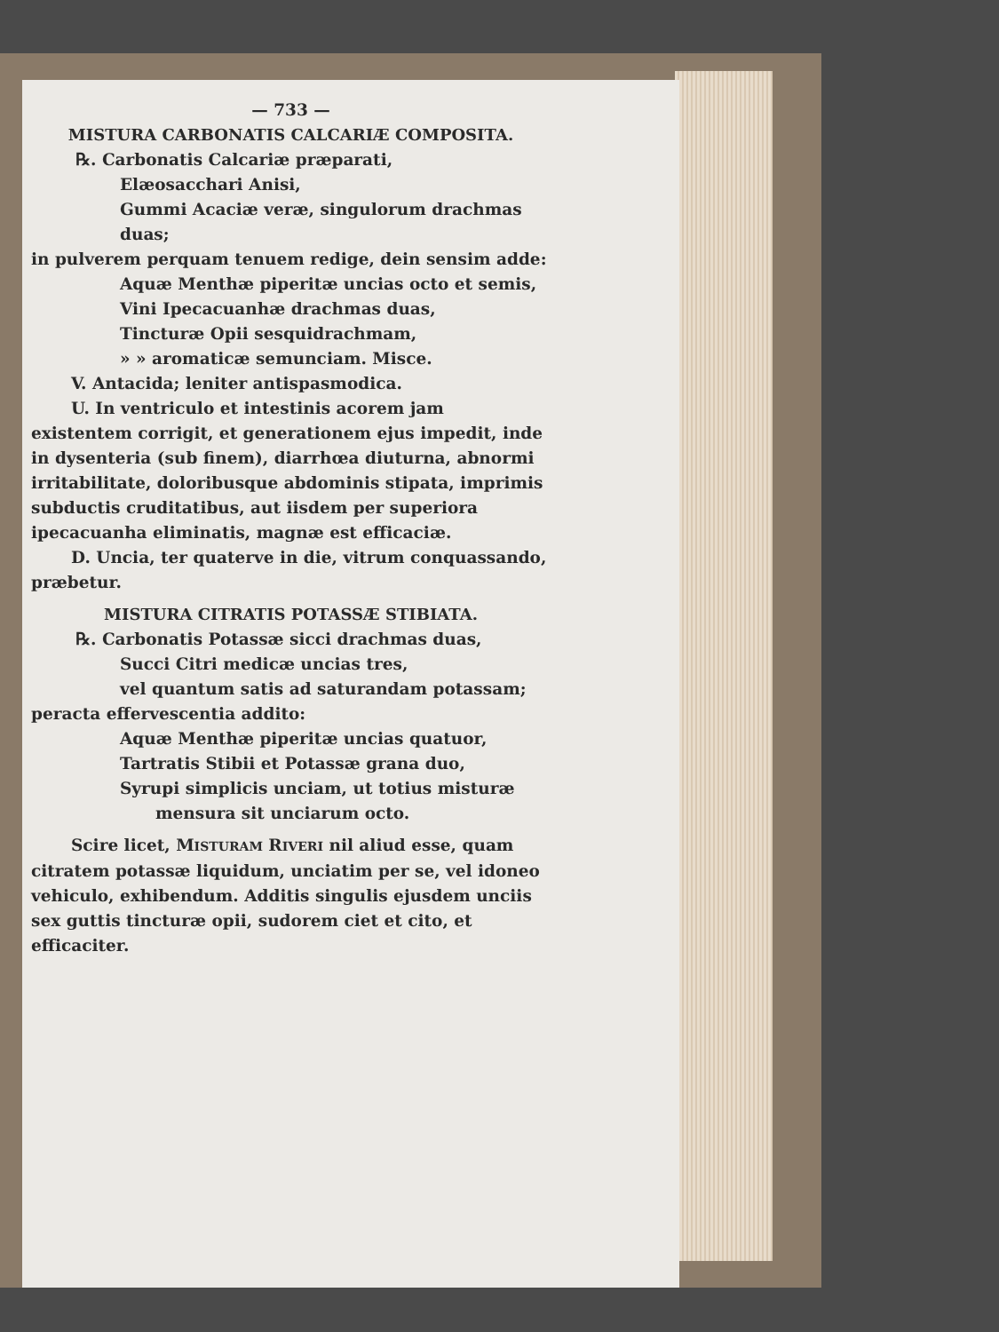— 733 —
MISTURA CARBONATIS CALCARIÆ COMPOSITA.
℞. Carbonatis Calcariæ præparati,
Elæosacchari Anisi,
Gummi Acaciæ veræ, singulorum drachmas duas;
in pulverem perquam tenuem redige, dein sensim adde:
Aquæ Menthæ piperitæ uncias octo et semis,
Vini Ipecacuanhæ drachmas duas,
Tincturæ Opii sesquidrachmam,
» » aromaticæ semunciam. Misce.
V. Antacida; leniter antispasmodica.
U. In ventriculo et intestinis acorem jam existentem corrigit, et generationem ejus impedit, inde in dysenteria (sub finem), diarrhœa diuturna, abnormi irritabilitate, doloribusque abdominis stipata, imprimis subductis cruditatibus, aut iisdem per superiora ipecacuanha eliminatis, magnæ est efficaciæ.
D. Uncia, ter quaterve in die, vitrum conquassando, præbetur.
MISTURA CITRATIS POTASSÆ STIBIATA.
℞. Carbonatis Potassæ sicci drachmas duas,
Succi Citri medicæ uncias tres,
vel quantum satis ad saturandam potassam;
peracta effervescentia addito:
Aquæ Menthæ piperitæ uncias quatuor,
Tartratis Stibii et Potassæ grana duo,
Syrupi simplicis unciam, ut totius misturæ
mensura sit unciarum octo.
Scire licet, MISTURAM RIVERI nil aliud esse, quam citratem potassæ liquidum, unciatim per se, vel idoneo vehiculo, exhibendum. Additis singulis ejusdem unciis sex guttis tincturæ opii, sudorem ciet et cito, et efficaciter.